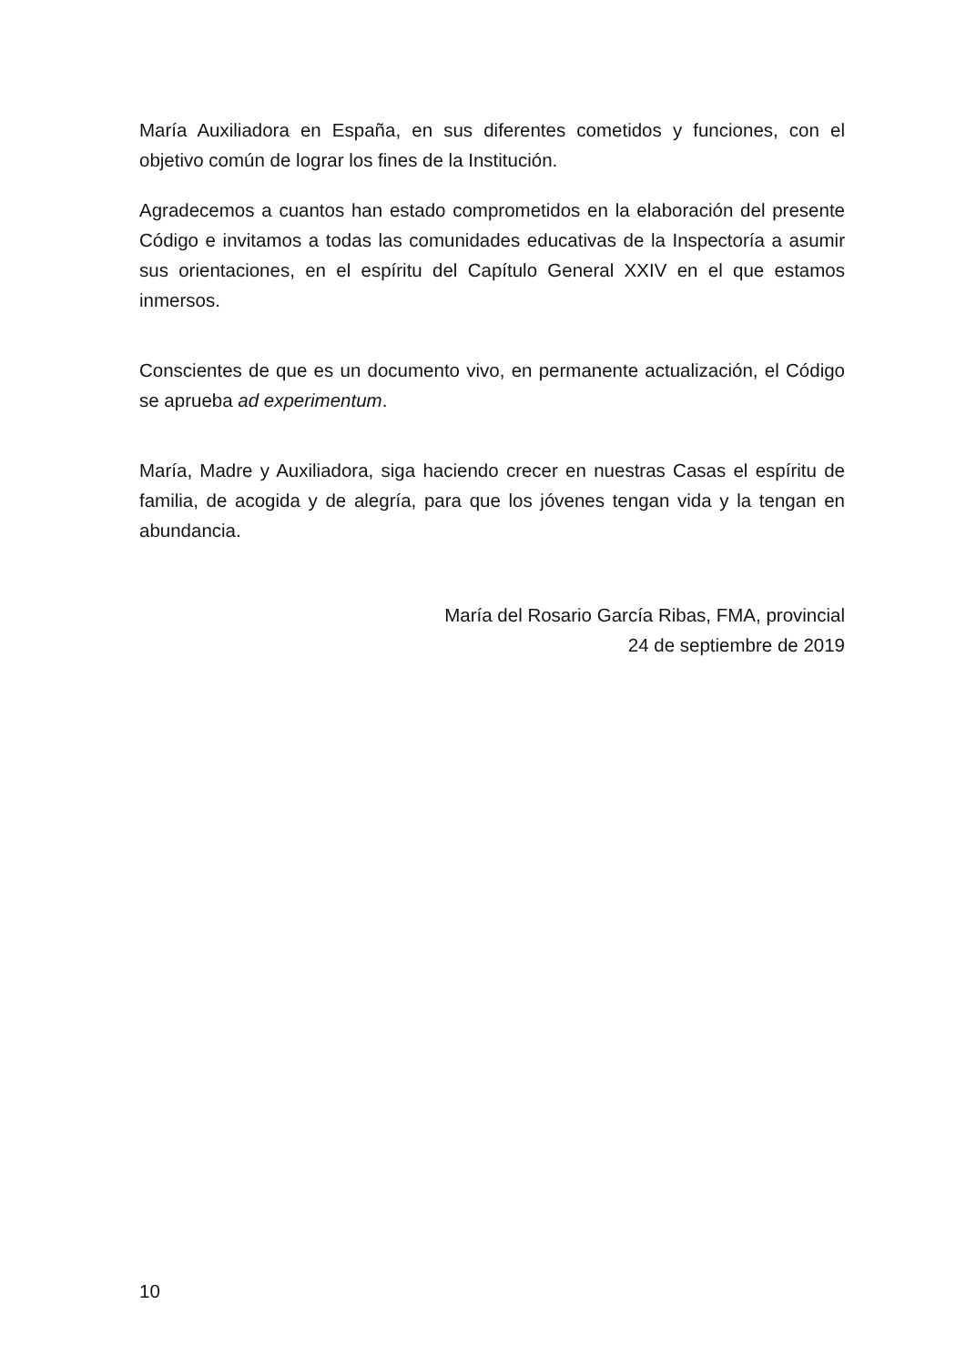María Auxiliadora en España, en sus diferentes cometidos y funciones, con el objetivo común de lograr los fines de la Institución.
Agradecemos a cuantos han estado comprometidos en la elaboración del presente Código e invitamos a todas las comunidades educativas de la Inspectoría a asumir sus orientaciones, en el espíritu del Capítulo General XXIV en el que estamos inmersos.
Conscientes de que es un documento vivo, en permanente actualización, el Código se aprueba ad experimentum.
María, Madre y Auxiliadora, siga haciendo crecer en nuestras Casas el espíritu de familia, de acogida y de alegría, para que los jóvenes tengan vida y la tengan en abundancia.
María del Rosario García Ribas, FMA, provincial
24 de septiembre de 2019
10